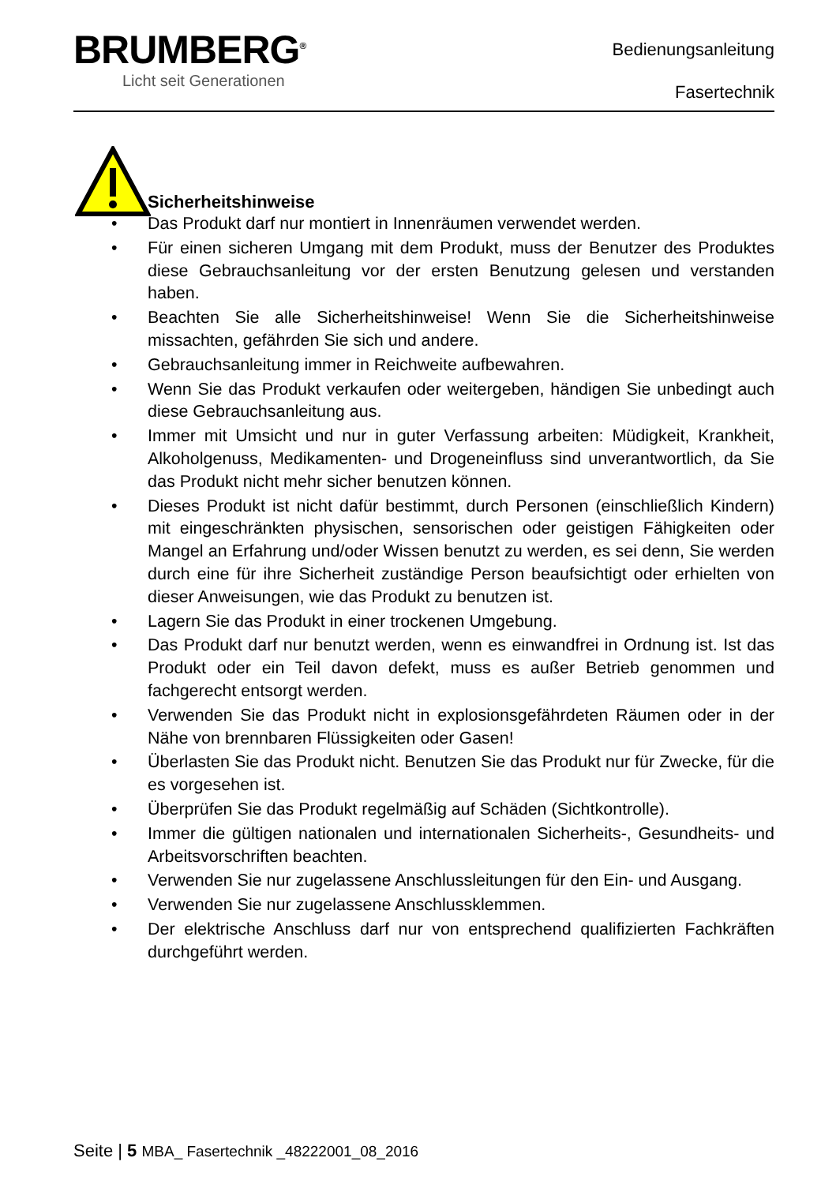BRUMBERG<sup>®</sup>
Licht seit Generationen
Bedienungsanleitung
Fasertechnik
Sicherheitshinweise
• Das Produkt darf nur montiert in Innenräumen verwendet werden.
• Für einen sicheren Umgang mit dem Produkt, muss der Benutzer des Produktes diese Gebrauchsanleitung vor der ersten Benutzung gelesen und verstanden haben.
• Beachten Sie alle Sicherheitshinweise! Wenn Sie die Sicherheitshinweise missachten, gefährden Sie sich und andere.
• Gebrauchsanleitung immer in Reichweite aufbewahren.
• Wenn Sie das Produkt verkaufen oder weitergeben, händigen Sie unbedingt auch diese Gebrauchsanleitung aus.
• Immer mit Umsicht und nur in guter Verfassung arbeiten: Müdigkeit, Krankheit, Alkoholgenuss, Medikamenten- und Drogeneinfluss sind unverantwortlich, da Sie das Produkt nicht mehr sicher benutzen können.
• Dieses Produkt ist nicht dafür bestimmt, durch Personen (einschließlich Kindern) mit eingeschränkten physischen, sensorischen oder geistigen Fähigkeiten oder Mangel an Erfahrung und/oder Wissen benutzt zu werden, es sei denn, Sie werden durch eine für ihre Sicherheit zuständige Person beaufsichtigt oder erhielten von dieser Anweisungen, wie das Produkt zu benutzen ist.
• Lagern Sie das Produkt in einer trockenen Umgebung.
• Das Produkt darf nur benutzt werden, wenn es einwandfrei in Ordnung ist. Ist das Produkt oder ein Teil davon defekt, muss es außer Betrieb genommen und fachgerecht entsorgt werden.
• Verwenden Sie das Produkt nicht in explosionsgefährdeten Räumen oder in der Nähe von brennbaren Flüssigkeiten oder Gasen!
• Überlasten Sie das Produkt nicht. Benutzen Sie das Produkt nur für Zwecke, für die es vorgesehen ist.
• Überprüfen Sie das Produkt regelmäßig auf Schäden (Sichtkontrolle).
• Immer die gültigen nationalen und internationalen Sicherheits-, Gesundheits- und Arbeitsvorschriften beachten.
• Verwenden Sie nur zugelassene Anschlussleitungen für den Ein- und Ausgang.
• Verwenden Sie nur zugelassene Anschlussklemmen.
• Der elektrische Anschluss darf nur von entsprechend qualifizierten Fachkräften durchgeführt werden.
Seite | 5 MBA_ Fasertechnik _48222001_08_2016